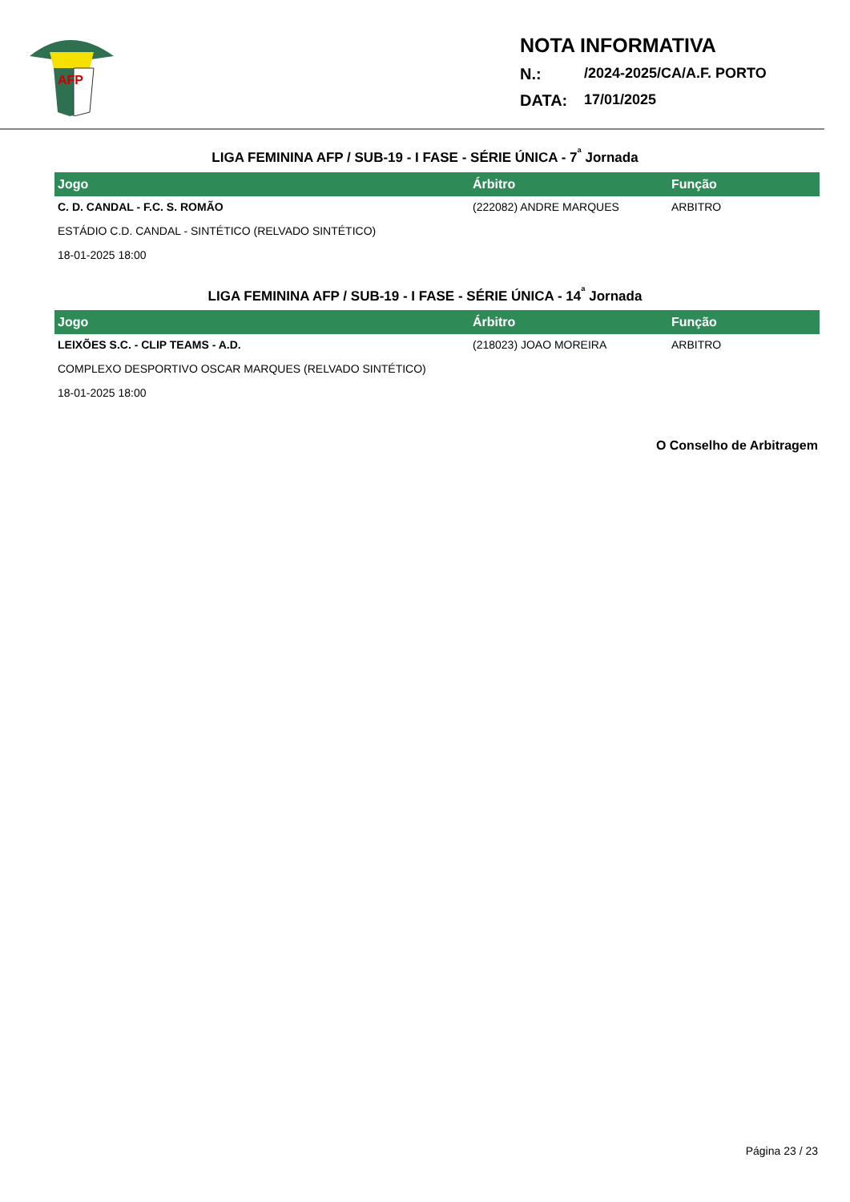AFP
NOTA INFORMATIVA
N.: /2024-2025/CA/A.F. PORTO
DATA: 17/01/2025
LIGA FEMININA AFP / SUB-19 - I FASE - SÉRIE ÚNICA - 7<sup>ª</sup> Jornada
| Jogo | Árbitro | Função |
| --- | --- | --- |
| C. D. CANDAL - F.C. S. ROMÃO | (222082) ANDRE MARQUES | ARBITRO |
| ESTÁDIO C.D. CANDAL - SINTÉTICO (RELVADO SINTÉTICO) | | |
| 18-01-2025 18:00 | | |
LIGA FEMININA AFP / SUB-19 - I FASE - SÉRIE ÚNICA - 14<sup>ª</sup> Jornada
| Jogo | Árbitro | Função |
| --- | --- | --- |
| LEIXÕES S.C. - CLIP TEAMS - A.D. | (218023) JOAO MOREIRA | ARBITRO |
| COMPLEXO DESPORTIVO OSCAR MARQUES (RELVADO SINTÉTICO) | | |
| 18-01-2025 18:00 | | |
O Conselho de Arbitragem
Página 23 / 23